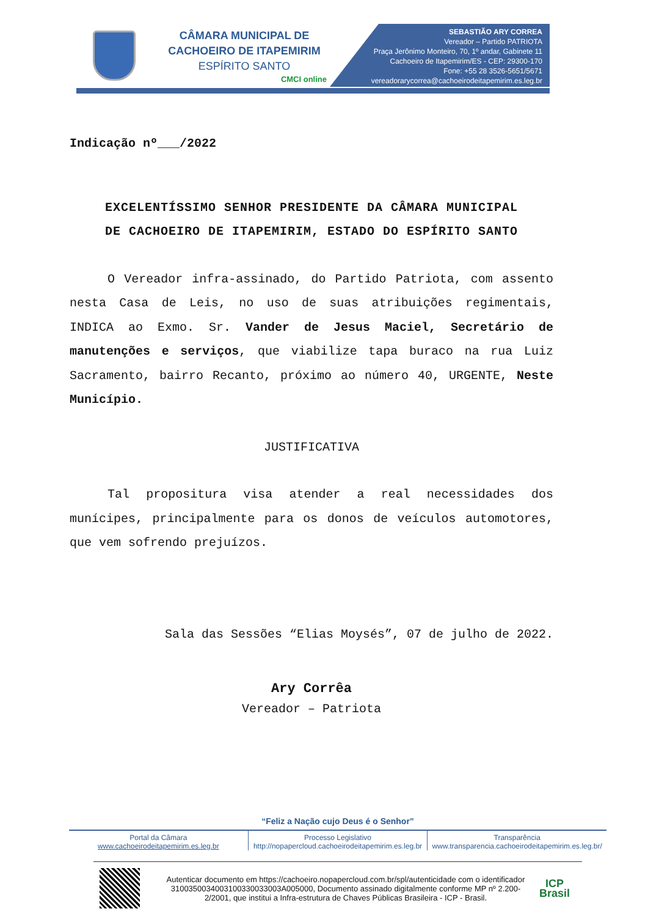CÂMARA MUNICIPAL DE
CACHOEIRO DE ITAPEMIRIM
ESPÍRITO SANTO
CMCI online
SEBASTIÃO ARY CORREA
Vereador – Partido PATRIOTA
Praça Jerônimo Monteiro, 70, 1º andar, Gabinete 11
Cachoeiro de Itapemirim/ES - CEP: 29300-170
Fone: +55 28 3526-5651/5671
vereadorarycorrea@cachoeirodeitapemirim.es.leg.br
Indicação nº___/2022
EXCELENTÍSSIMO SENHOR PRESIDENTE DA CÂMARA MUNICIPAL
DE CACHOEIRO DE ITAPEMIRIM, ESTADO DO ESPÍRITO SANTO
O Vereador infra-assinado, do Partido Patriota, com assento nesta Casa de Leis, no uso de suas atribuições regimentais, INDICA ao Exmo. Sr. Vander de Jesus Maciel, Secretário de manutenções e serviços, que viabilize tapa buraco na rua Luiz Sacramento, bairro Recanto, próximo ao número 40, URGENTE, Neste Município.
JUSTIFICATIVA
Tal propositura visa atender a real necessidades dos munícipes, principalmente para os donos de veículos automotores, que vem sofrendo prejuízos.
Sala das Sessões “Elias Moysés”, 07 de julho de 2022.
Ary Corrêa
Vereador – Patriota
“Feliz a Nação cujo Deus é o Senhor”
Portal da Câmara
www.cachoeirodeitapemirim.es.leg.br
Processo Legislativo
http://nopapercloud.cachoeirodeitapemirim.es.leg.br
Transparência
www.transparencia.cachoeirodeitapemirim.es.leg.br/
Autenticar documento em https://cachoeiro.nopapercloud.com.br/spl/autenticidade com o identificador 3100350034003100330033003A005000, Documento assinado digitalmente conforme MP nº 2.200-2/2001, que institui a Infra-estrutura de Chaves Públicas Brasileira - ICP - Brasil.
ICP
Brasil